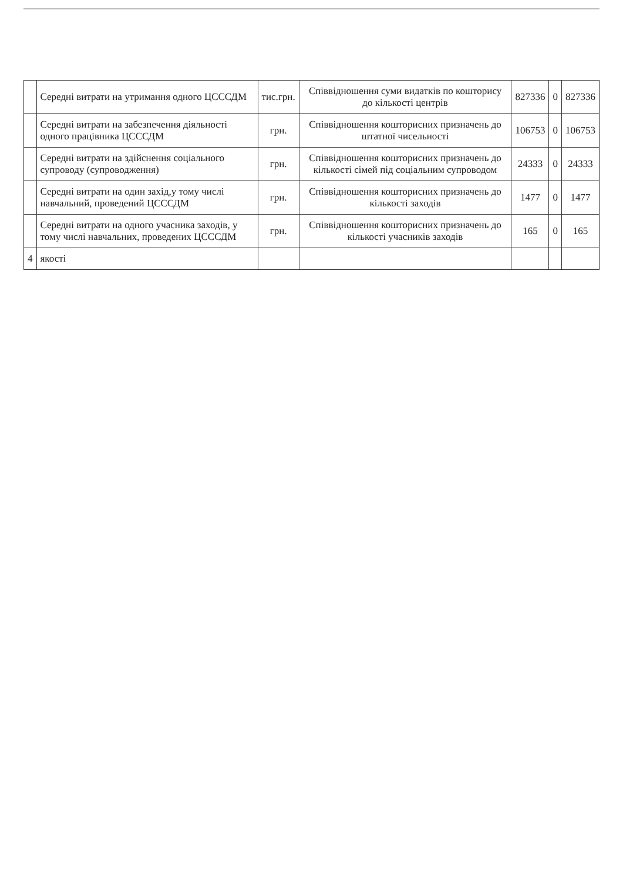| | Середні витрати на утримання одного ЦСССДМ | тис.грн. | Співвідношення суми видатків по кошторису до кількості центрів | 827336 | 0 | 827336 |
| | Середні витрати на забезпечення діяльності одного працівника ЦСССДМ | грн. | Співвідношення кошторисних призначень до штатної чисельності | 106753 | 0 | 106753 |
| | Середні витрати на здійснення соціального супроводу (супроводження) | грн. | Співвідношення кошторисних призначень до кількості сімей під соціальним супроводом | 24333 | 0 | 24333 |
| | Середні витрати на один захід,у тому числі навчальний, проведений ЦСССДМ | грн. | Співвідношення кошторисних призначень до кількості заходів | 1477 | 0 | 1477 |
| | Середні витрати на одного учасника заходів, у тому числі навчальних, проведених ЦСССДМ | грн. | Співвідношення кошторисних призначень до кількості учасників заходів | 165 | 0 | 165 |
| 4 | якості | | | | | |